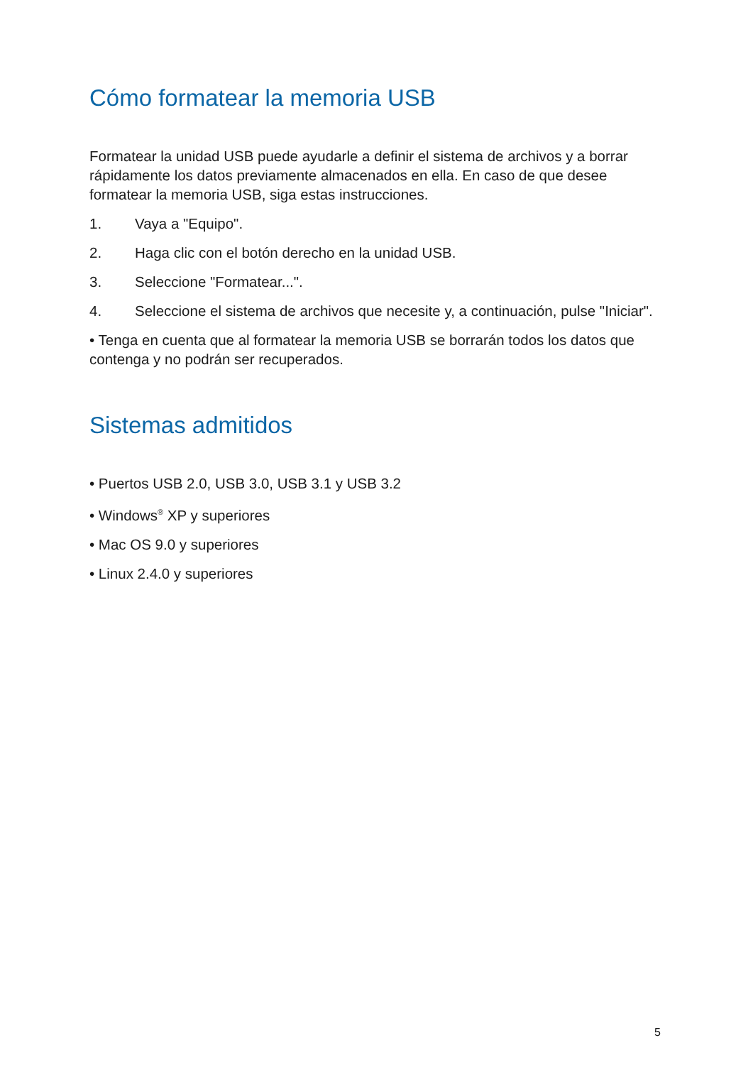Cómo formatear la memoria USB
Formatear la unidad USB puede ayudarle a definir el sistema de archivos y a borrar rápidamente los datos previamente almacenados en ella. En caso de que desee formatear la memoria USB, siga estas instrucciones.
1. Vaya a "Equipo".
2. Haga clic con el botón derecho en la unidad USB.
3. Seleccione "Formatear...".
4. Seleccione el sistema de archivos que necesite y, a continuación, pulse "Iniciar".
• Tenga en cuenta que al formatear la memoria USB se borrarán todos los datos que contenga y no podrán ser recuperados.
Sistemas admitidos
• Puertos USB 2.0, USB 3.0, USB 3.1 y USB 3.2
• Windows<sup>®</sup> XP y superiores
• Mac OS 9.0 y superiores
• Linux 2.4.0 y superiores
5